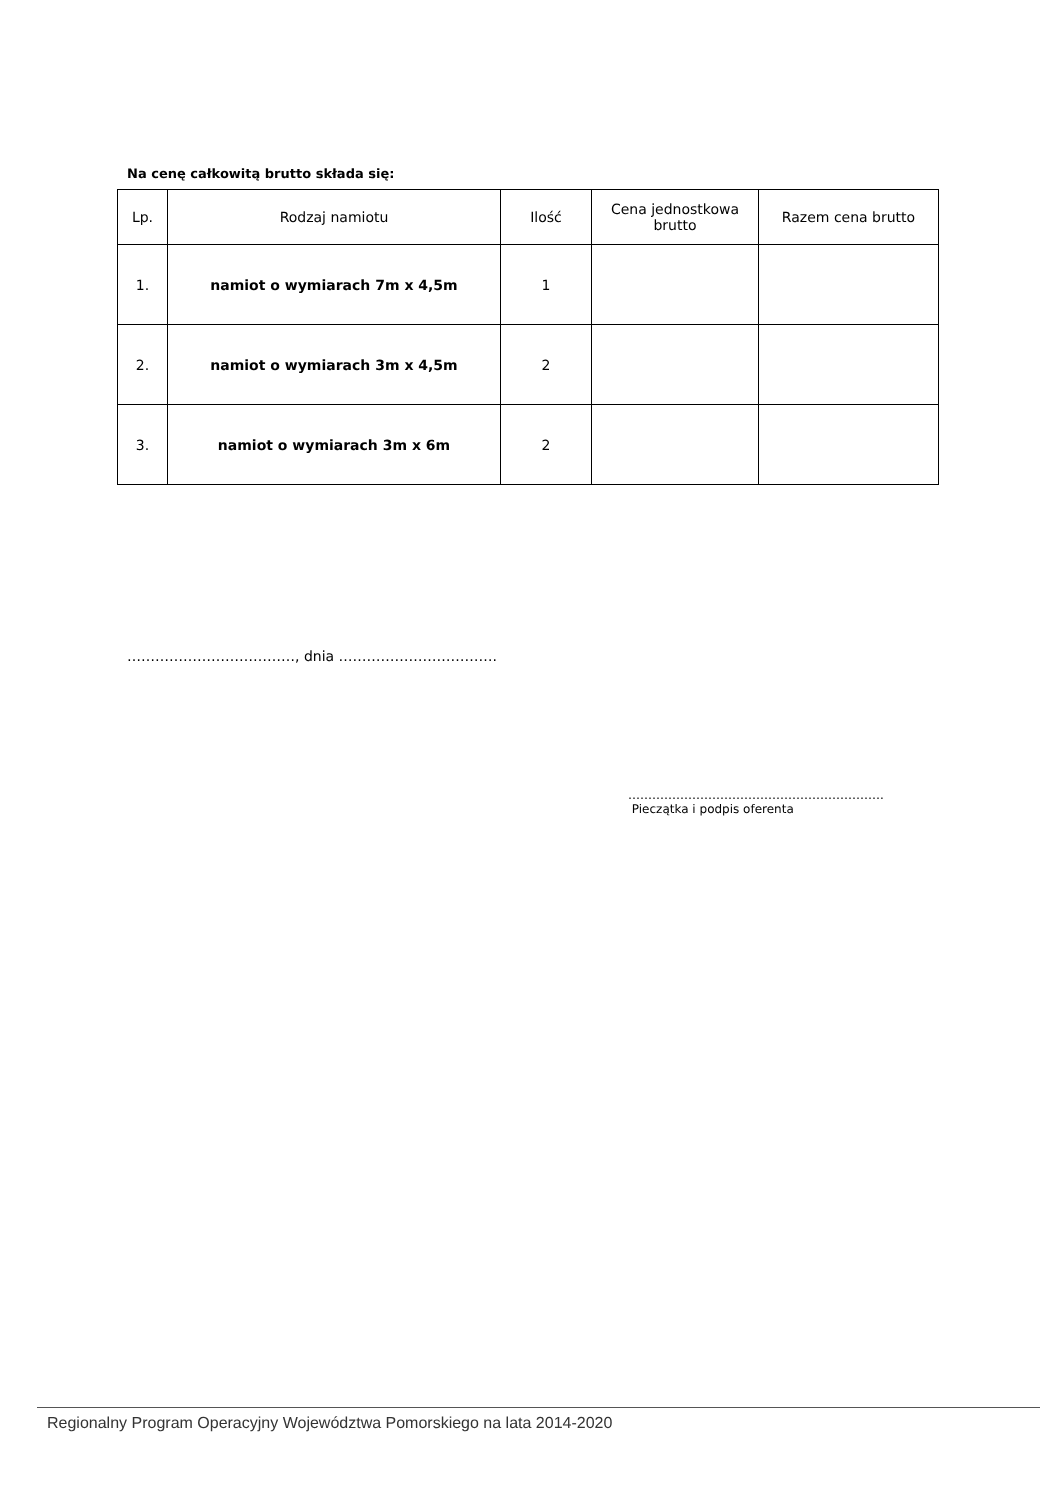Na cenę całkowitą brutto składa się:
| Lp. | Rodzaj namiotu | Ilość | Cena jednostkowa brutto | Razem cena brutto |
| --- | --- | --- | --- | --- |
| 1. | namiot o wymiarach 7m x 4,5m | 1 | | |
| 2. | namiot o wymiarach 3m x 4,5m | 2 | | |
| 3. | namiot o wymiarach 3m x 6m | 2 | | |
………………………………, dnia …………………………….
……………………………………………………….
Pieczątka i podpis oferenta
Regionalny Program Operacyjny Województwa Pomorskiego na lata 2014-2020